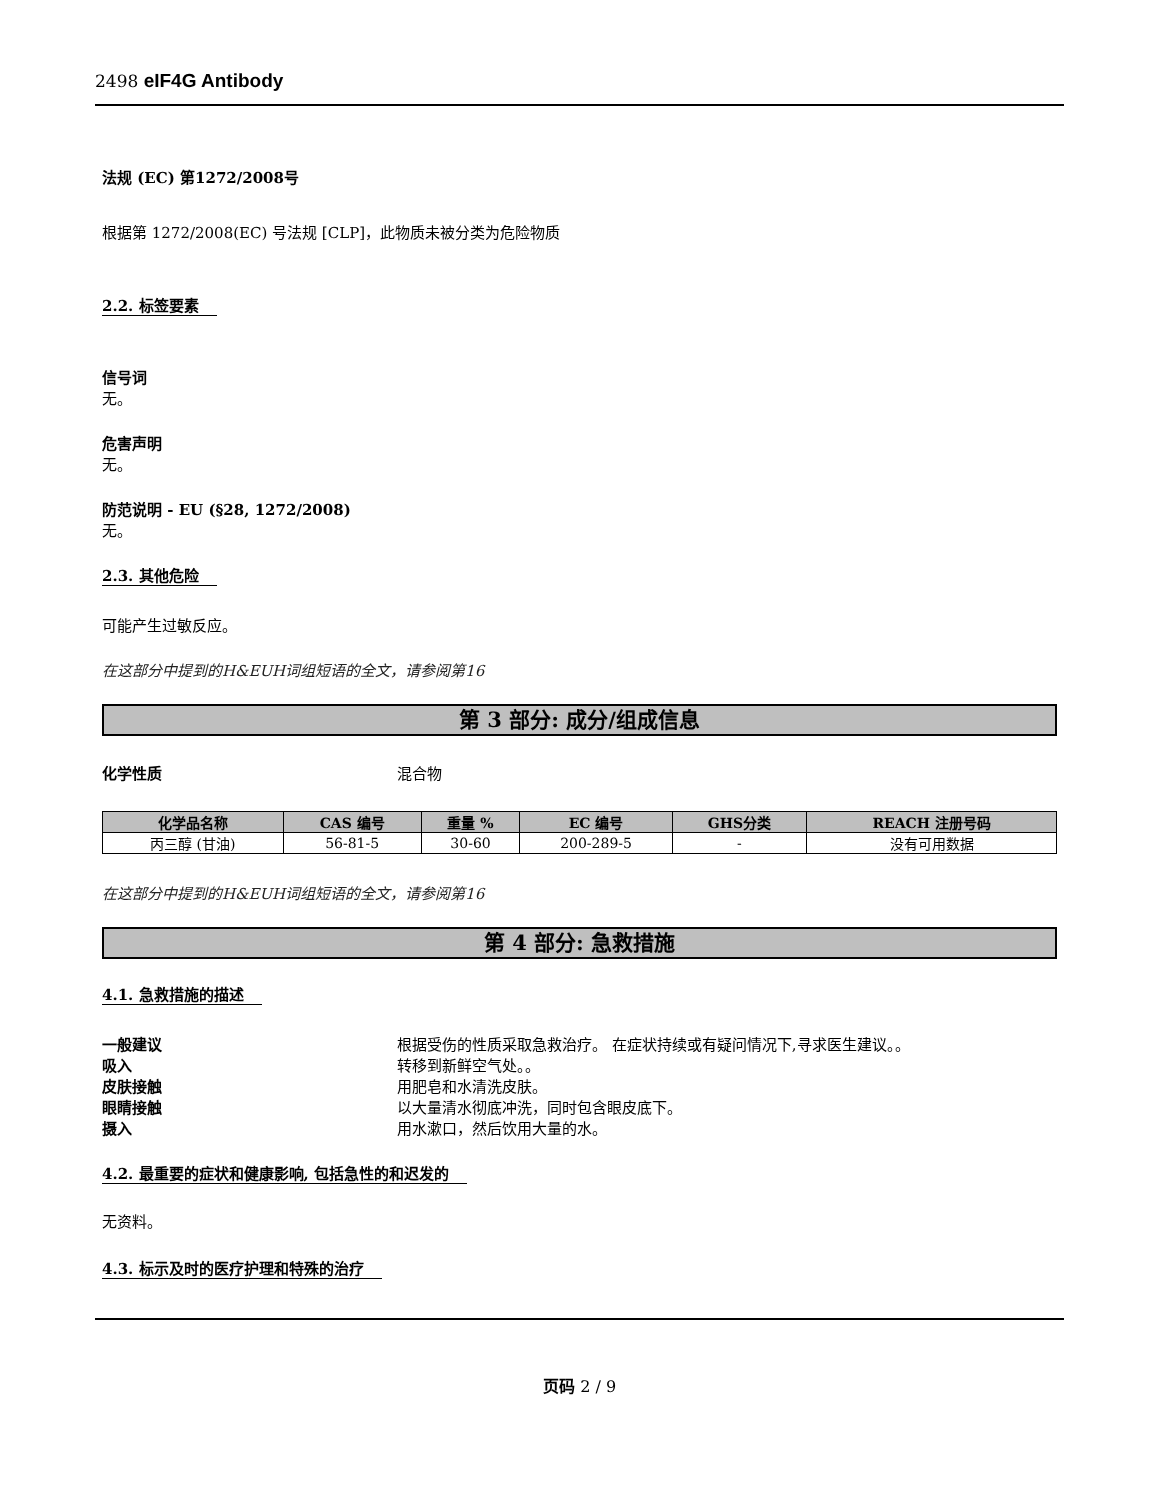2498 eIF4G Antibody
法规 (EC) 第1272/2008号
根据第 1272/2008(EC) 号法规 [CLP]，此物质未被分类为危险物质
2.2. 标签要素
信号词
无。
危害声明
无。
防范说明 - EU (§28, 1272/2008)
无。
2.3. 其他危险
可能产生过敏反应。
在这部分中提到的H&EUH词组短语的全文，请参阅第16
第 3 部分: 成分/组成信息
化学性质 混合物
| 化学品名称 | CAS 编号 | 重量 % | EC 编号 | GHS分类 | REACH 注册号码 |
| --- | --- | --- | --- | --- | --- |
| 丙三醇 (甘油) | 56-81-5 | 30-60 | 200-289-5 | - | 没有可用数据 |
在这部分中提到的H&EUH词组短语的全文，请参阅第16
第 4 部分: 急救措施
4.1. 急救措施的描述
一般建议 根据受伤的性质采取急救治疗。 在症状持续或有疑问情况下,寻求医生建议。。
吸入 转移到新鲜空气处。。
皮肤接触 用肥皂和水清洗皮肤。
眼睛接触 以大量清水彻底冲洗，同时包含眼皮底下。
摄入 用水漱口，然后饮用大量的水。
4.2. 最重要的症状和健康影响, 包括急性的和迟发的
无资料。
4.3. 标示及时的医疗护理和特殊的治疗
页码 2 / 9